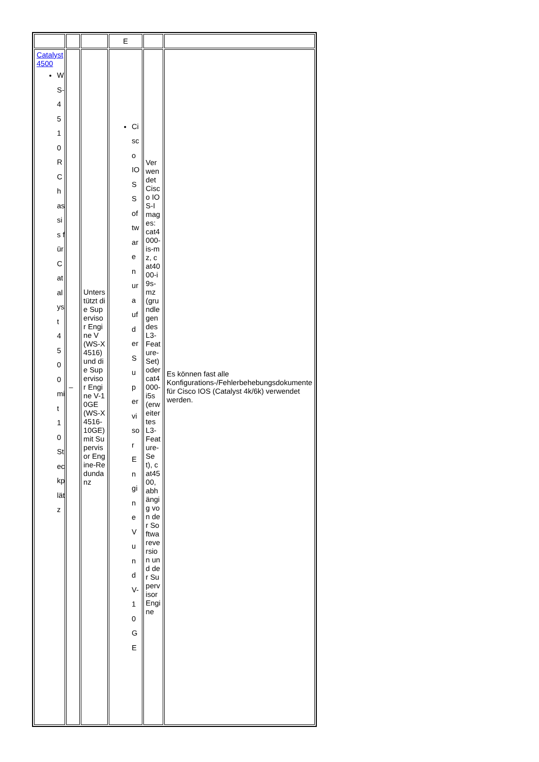| | | | E | | |
| Catalyst 4500 WS-4510R Chassis für Catalyst 4500 mit 10 Steckplätz | – | Unterstützt die Supervisor Engine V (WS-X4516) und die Supervisor Engine V-10GE (WS-X4516-10GE) mit Supervisor Engine-Redundanz | Cisco IOS Software nur auf der Supervisor Engine V und V-10GE | Verwendet Cisco IOS-Images: cat4000-is-mz, cat4000-i9s-mz (grundlegendes L3-Feature-Set) oder cat4000-i5s (erweitertes L3-Feature-Set), cat4500, abhängig von der Softwareversion und der Supervisor Engine | Es können fast alle Konfigurations-/Fehlerbehebungsdokumente für Cisco IOS (Catalyst 4k/6k) verwendet werden. |